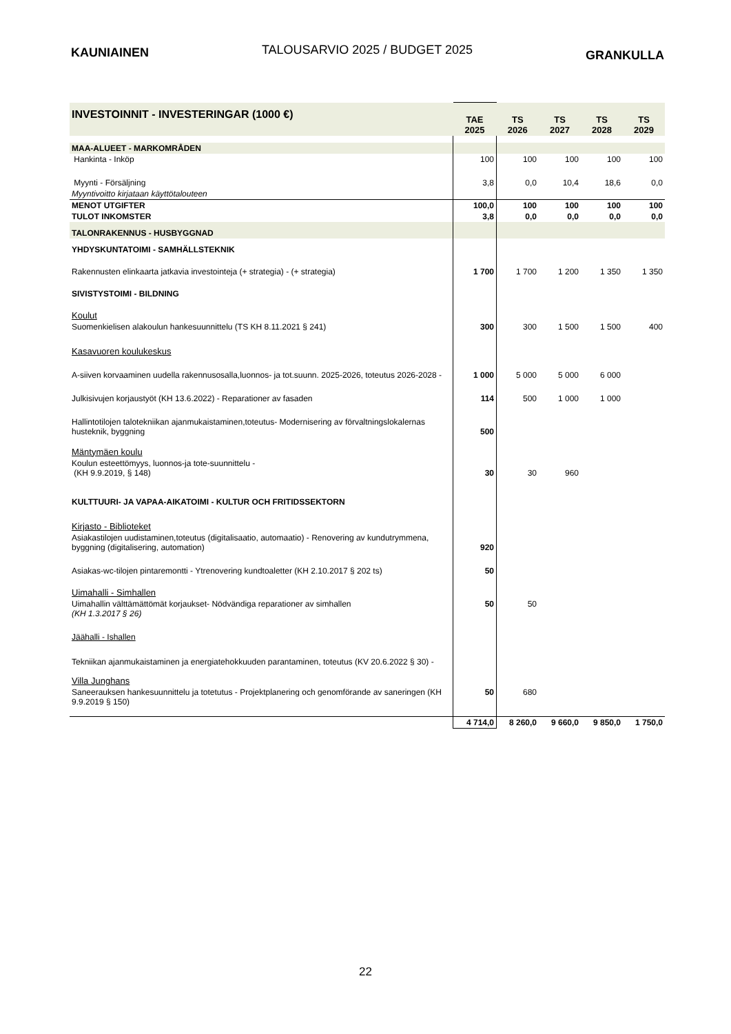KAUNIAINEN
TALOUSARVIO 2025 / BUDGET 2025
GRANKULLA
| INVESTOINNIT - INVESTERINGAR (1000 €) | TAE 2025 | TS 2026 | TS 2027 | TS 2028 | TS 2029 |
| MAA-ALUEET - MARKOMRÅDEN | | | | | |
| Hankinta - Inköp | 100 | 100 | 100 | 100 | 100 |
| Myynti - Försäljning | 3,8 | 0,0 | 10,4 | 18,6 | 0,0 |
| Myyntivoitto kirjataan käyttötalouteen | | | | | |
| MENOT UTGIFTER | 100,0 | 100 | 100 | 100 | 100 |
| TULOT INKOMSTER | 3,8 | 0,0 | 0,0 | 0,0 | 0,0 |
| TALONRAKENNUS - HUSBYGGNAD | | | | | |
| YHDYSKUNTATOIMI - SAMHÄLLSTEKNIK | | | | | |
| Rakennusten elinkaarta jatkavia investointeja (+ strategia) - (+ strategia) | 1 700 | 1 700 | 1 200 | 1 350 | 1 350 |
| SIVISTYSTOIMI - BILDNING | | | | | |
| Koulut | | | | | |
| Suomenkielisen alakoulun hankesuunnittelu (TS KH 8.11.2021 § 241) | 300 | 300 | 1 500 | 1 500 | 400 |
| Kasavuoren koulukeskus | | | | | |
| A-siiven korvaaminen uudella rakennusosalla,luonnos- ja tot.suunn. 2025-2026, toteutus 2026-2028 - | 1 000 | 5 000 | 5 000 | 6 000 | |
| Julkisivujen korjaustyöt (KH 13.6.2022) - Reparationer av fasaden | 114 | 500 | 1 000 | 1 000 | |
| Hallintotilojen talotekniikan ajanmukaistaminen,toteutus- Modernisering av förvaltningslokalernas husteknik, byggning | 500 | | | | |
| Mäntymäen koulu | | | | | |
| Koulun esteettömyys, luonnos-ja tote-suunnittelu - (KH 9.9.2019, § 148) | 30 | 30 | 960 | | |
| KULTTUURI- JA VAPAA-AIKATOIMI - KULTUR OCH FRITIDSSEKTORN | | | | | |
| Kirjasto - Biblioteket | | | | | |
| Asiakastilojen uudistaminen,toteutus (digitalisaatio, automaatio) - Renovering av kundutrymmena, byggning (digitalisering, automation) | 920 | | | | |
| Asiakas-wc-tilojen pintaremontti - Ytrenovering kundtoaletter (KH 2.10.2017 § 202 ts) | 50 | | | | |
| Uimahalli - Simhallen | | | | | |
| Uimahallin välttämättömät korjaukset- Nödvändiga reparationer av simhallen (KH 1.3.2017 § 26) | 50 | 50 | | | |
| Jäähalli - Ishallen | | | | | |
| Tekniikan ajanmukaistaminen ja energiatehokkuuden parantaminen, toteutus (KV 20.6.2022 § 30) - | | | | | |
| Villa Junghans | | | | | |
| Saneerauksen hankesuunnittelu ja totetutus - Projektplanering och genomförande av saneringen (KH 9.9.2019 § 150) | 50 | 680 | | | |
| | 4 714,0 | 8 260,0 | 9 660,0 | 9 850,0 | 1 750,0 |
22